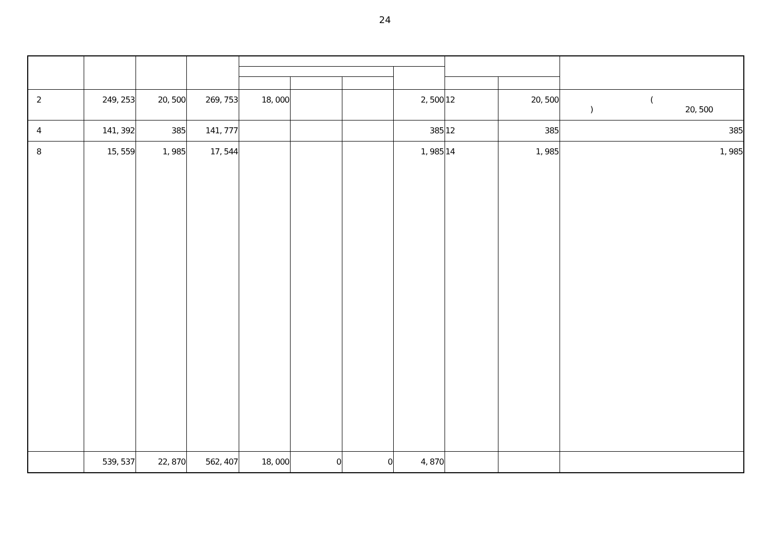24
| 2 | 249, 253 | 20, 500 | 269, 753 | 18, 000 | | | 2, 500 | 12 | 20, 500 | ( ) 20, 500 |
| 4 | 141, 392 | 385 | 141, 777 | | | | 385 | 12 | 385 | 385 |
| 8 | 15, 559 | 1, 985 | 17, 544 | | | | 1, 985 | 14 | 1, 985 | 1, 985 |
| | 539, 537 | 22, 870 | 562, 407 | 18, 000 | 0 | 0 | 4, 870 | | | |